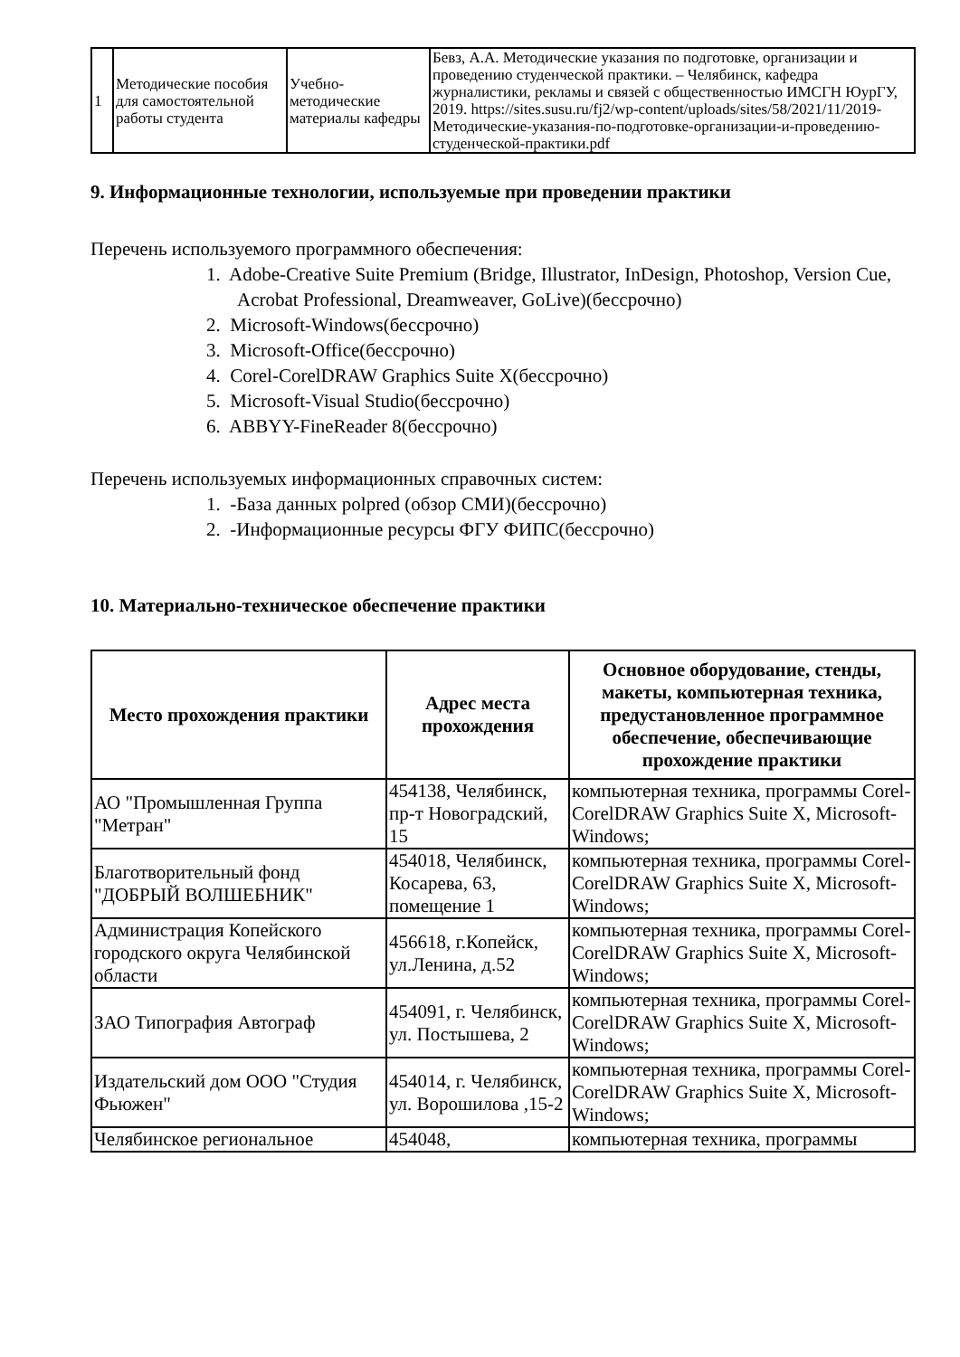| 1 | Методические пособия для самостоятельной работы студента | Учебно-методические материалы кафедры | Бевз, А.А. Методические указания по подготовке, организации и проведению студенческой практики. – Челябинск, кафедра журналистики, рекламы и связей с общественностью ИМСГН ЮурГУ, 2019. https://sites.susu.ru/fj2/wp-content/uploads/sites/58/2021/11/2019-Методические-указания-по-подготовке-организации-и-проведению-студенческой-практики.pdf |
9. Информационные технологии, используемые при проведении практики
Перечень используемого программного обеспечения:
1. Adobe-Creative Suite Premium (Bridge, Illustrator, InDesign, Photoshop, Version Cue, Acrobat Professional, Dreamweaver, GoLive)(бессрочно)
2. Microsoft-Windows(бессрочно)
3. Microsoft-Office(бессрочно)
4. Corel-CorelDRAW Graphics Suite X(бессрочно)
5. Microsoft-Visual Studio(бессрочно)
6. ABBYY-FineReader 8(бессрочно)
Перечень используемых информационных справочных систем:
1. -База данных polpred (обзор СМИ)(бессрочно)
2. -Информационные ресурсы ФГУ ФИПС(бессрочно)
10. Материально-техническое обеспечение практики
| Место прохождения практики | Адрес места прохождения | Основное оборудование, стенды, макеты, компьютерная техника, предустановленное программное обеспечение, обеспечивающие прохождение практики |
| --- | --- | --- |
| АО "Промышленная Группа "Метран" | 454138, Челябинск, пр-т Новоградский, 15 | компьютерная техника, программы Corel-CorelDRAW Graphics Suite X, Microsoft-Windows; |
| Благотворительный фонд "ДОБРЫЙ ВОЛШЕБНИК" | 454018, Челябинск, Косарева, 63, помещение 1 | компьютерная техника, программы Corel-CorelDRAW Graphics Suite X, Microsoft-Windows; |
| Администрация Копейского городского округа Челябинской области | 456618, г.Копейск, ул.Ленина, д.52 | компьютерная техника, программы Corel-CorelDRAW Graphics Suite X, Microsoft-Windows; |
| ЗАО Типография Автограф | 454091, г. Челябинск, ул. Постышева, 2 | компьютерная техника, программы Corel-CorelDRAW Graphics Suite X, Microsoft-Windows; |
| Издательский дом ООО "Студия Фьюжен" | 454014, г. Челябинск, ул. Ворошилова ,15-2 | компьютерная техника, программы Corel-CorelDRAW Graphics Suite X, Microsoft-Windows; |
| Челябинское региональное | 454048, | компьютерная техника, программы |